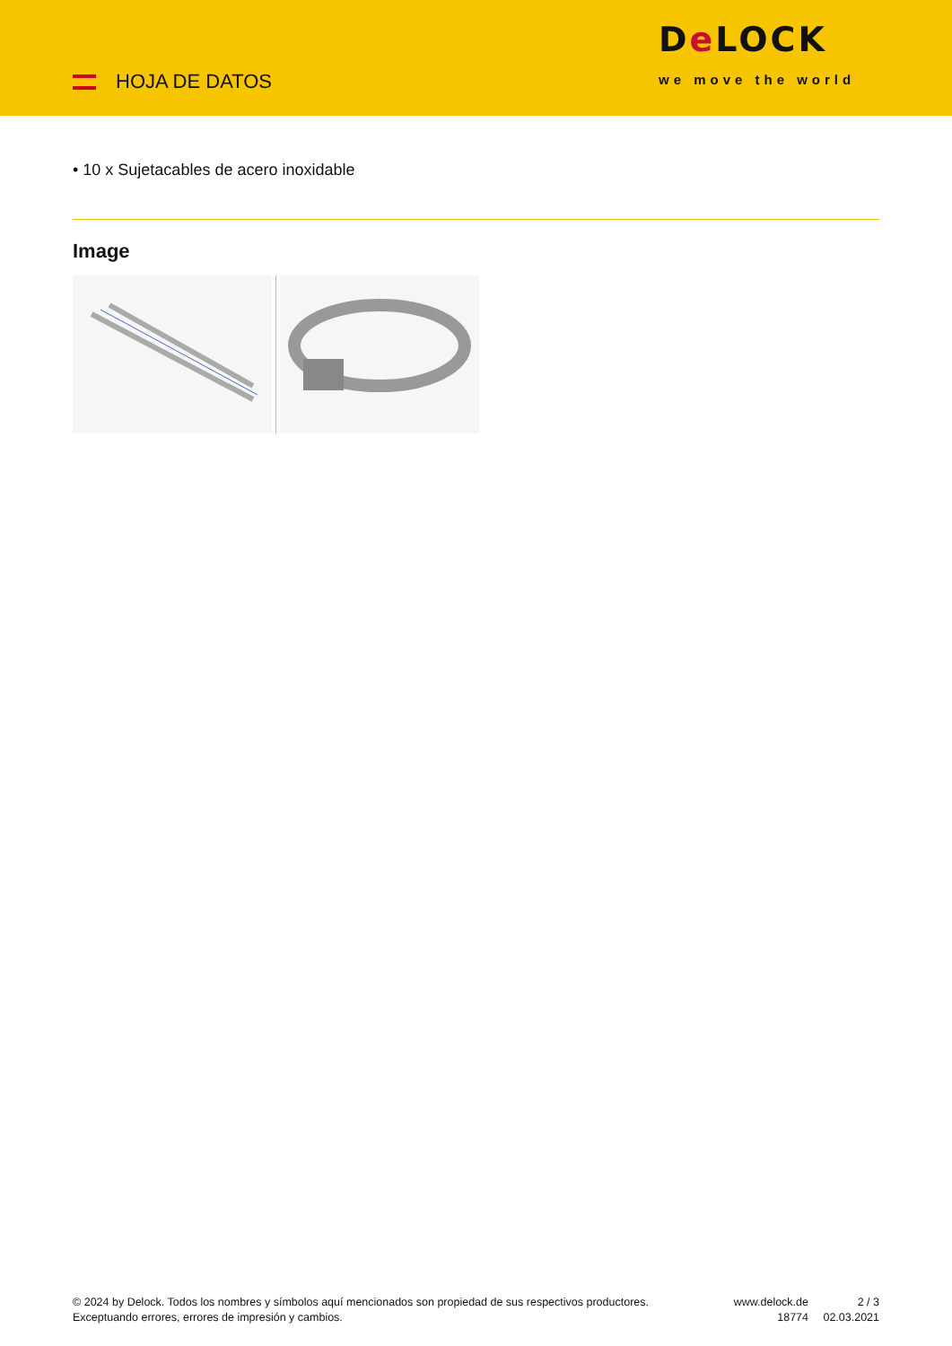HOJA DE DATOS
De LOCK
we move the world
• 10 x Sujetacables de acero inoxidable
Image
© 2024 by Delock. Todos los nombres y símbolos aquí mencionados son propiedad de sus respectivos productores. Exceptuando errores, errores de impresión y cambios.
www.delock.de
18774
2 / 3
02.03.2021